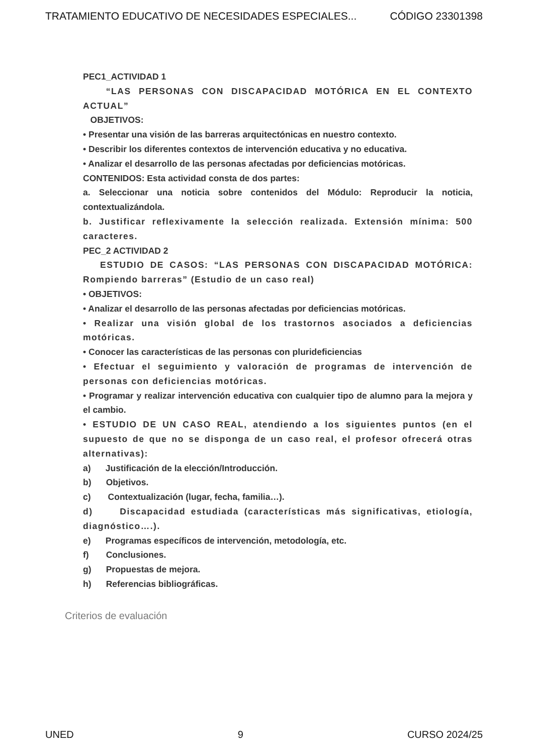TRATAMIENTO EDUCATIVO DE NECESIDADES ESPECIALES... CÓDIGO 23301398
PEC1_ACTIVIDAD 1
“LAS PERSONAS CON DISCAPACIDAD MOTÓRICA EN EL CONTEXTO ACTUAL”
OBJETIVOS:
• Presentar una visión de las barreras arquitectónicas en nuestro contexto.
• Describir los diferentes contextos de intervención educativa y no educativa.
• Analizar el desarrollo de las personas afectadas por deficiencias motóricas.
CONTENIDOS: Esta actividad consta de dos partes:
a. Seleccionar una noticia sobre contenidos del Módulo: Reproducir la noticia, contextualizándola.
b. Justificar reflexivamente la selección realizada. Extensión mínima: 500 caracteres.
PEC_2 ACTIVIDAD 2
ESTUDIO DE CASOS: “LAS PERSONAS CON DISCAPACIDAD MOTÓRICA: Rompiendo barreras” (Estudio de un caso real)
• OBJETIVOS:
• Analizar el desarrollo de las personas afectadas por deficiencias motóricas.
• Realizar una visión global de los trastornos asociados a deficiencias motóricas.
• Conocer las características de las personas con pluri­deficiencias
• Efectuar el seguimiento y valoración de programas de intervención de personas con deficiencias motóricas.
• Programar y realizar intervención educativa con cualquier tipo de alumno para la mejora y el cambio.
• ESTUDIO DE UN CASO REAL, atendiendo a los siguientes puntos (en el supuesto de que no se disponga de un caso real, el profesor ofrecerá otras alternativas):
a) Justificación de la elección/Introducción.
b) Objetivos.
c) Contextualización (lugar, fecha, familia…).
d) Discapacidad estudiada (características más significativas, etiología, diagnóstico….).
e) Programas específicos de intervención, metodología, etc.
f) Conclusiones.
g) Propuestas de mejora.
h) Referencias bibliográficas.
Criterios de evaluación
UNED 9 CURSO 2024/25